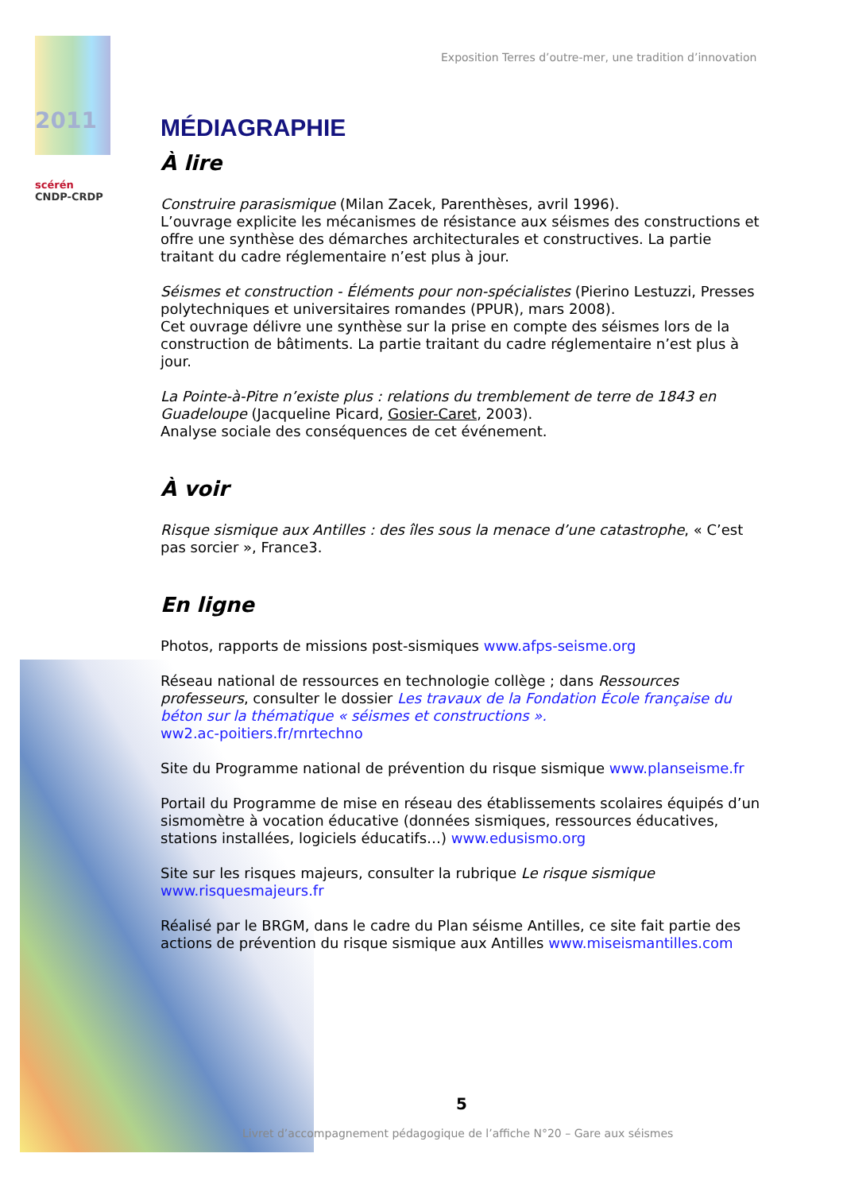2011
scérén
CNDP-CRDP
Exposition Terres d’outre-mer, une tradition d’innovation
MÉDIAGRAPHIE
À lire
Construire parasismique (Milan Zacek, Parenthèses, avril 1996).
L’ouvrage explicite les mécanismes de résistance aux séismes des constructions et offre une synthèse des démarches architecturales et constructives. La partie traitant du cadre réglementaire n’est plus à jour.
Séismes et construction - Éléments pour non-spécialistes (Pierino Lestuzzi, Presses polytechniques et universitaires romandes (PPUR), mars 2008).
Cet ouvrage délivre une synthèse sur la prise en compte des séismes lors de la construction de bâtiments. La partie traitant du cadre réglementaire n’est plus à jour.
La Pointe-à-Pitre n’existe plus : relations du tremblement de terre de 1843 en Guadeloupe (Jacqueline Picard, Gosier-Caret, 2003).
Analyse sociale des conséquences de cet événement.
À voir
Risque sismique aux Antilles : des îles sous la menace d’une catastrophe, « C’est pas sorcier », France3.
En ligne
Photos, rapports de missions post-sismiques www.afps-seisme.org
Réseau national de ressources en technologie collège ; dans Ressources professeurs, consulter le dossier Les travaux de la Fondation École française du béton sur la thématique « séismes et constructions ».
ww2.ac-poitiers.fr/rnrtechno
Site du Programme national de prévention du risque sismique www.planseisme.fr
Portail du Programme de mise en réseau des établissements scolaires équipés d’un sismomètre à vocation éducative (données sismiques, ressources éducatives, stations installées, logiciels éducatifs…) www.edusismo.org
Site sur les risques majeurs, consulter la rubrique Le risque sismique
www.risquesmajeurs.fr
Réalisé par le BRGM, dans le cadre du Plan séisme Antilles, ce site fait partie des actions de prévention du risque sismique aux Antilles www.miseismantilles.com
5
Livret d’accompagnement pédagogique de l’affiche N°20 – Gare aux séismes